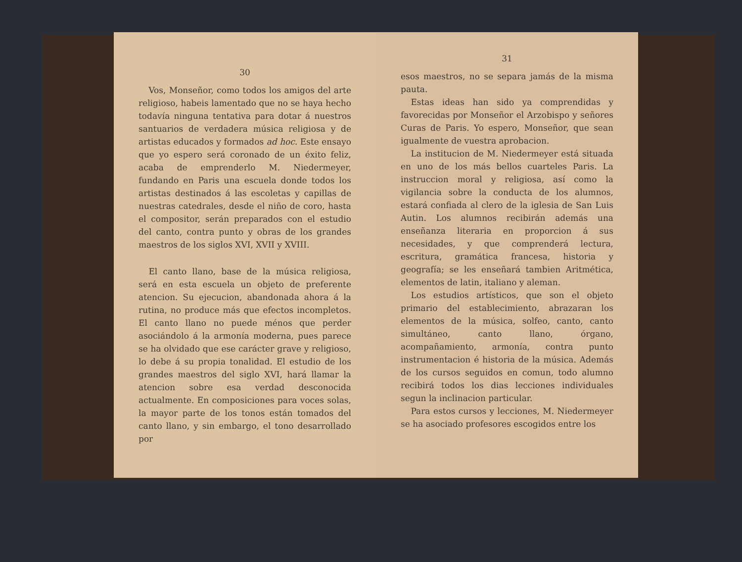30
Vos, Monseñor, como todos los amigos del arte religioso, habeis lamentado que no se haya hecho todavía ninguna tentativa para dotar á nuestros santuarios de verdadera música religiosa y de artistas educados y formados ad hoc. Este ensayo que yo espero será coronado de un éxito feliz, acaba de emprenderlo M. Niedermeyer, fundando en Paris una escuela donde todos los artistas destinados á las escoletas y capillas de nuestras catedrales, desde el niño de coro, hasta el compositor, serán preparados con el estudio del canto, contra punto y obras de los grandes maestros de los siglos XVI, XVII y XVIII.
El canto llano, base de la música religiosa, será en esta escuela un objeto de preferente atencion. Su ejecucion, abandonada ahora á la rutina, no produce más que efectos incompletos. El canto llano no puede ménos que perder asociándolo á la armonía moderna, pues parece se ha olvidado que ese carácter grave y religioso, lo debe á su propia tonalidad. El estudio de los grandes maestros del siglo XVI, hará llamar la atencion sobre esa verdad desconocida actualmente. En composiciones para voces solas, la mayor parte de los tonos están tomados del canto llano, y sin embargo, el tono desarrollado por
31
esos maestros, no se separa jamás de la misma pauta.
Estas ideas han sido ya comprendidas y favorecidas por Monseñor el Arzobispo y señores Curas de Paris. Yo espero, Monseñor, que sean igualmente de vuestra aprobacion.
La institucion de M. Niedermeyer está situada en uno de los más bellos cuarteles Paris. La instruccion moral y religiosa, así como la vigilancia sobre la conducta de los alumnos, estará confiada al clero de la iglesia de San Luis Autin. Los alumnos recibirán además una enseñanza literaria en proporcion á sus necesidades, y que comprenderá lectura, escritura, gramática francesa, historia y geografía; se les enseñará tambien Aritmética, elementos de latin, italiano y aleman.
Los estudios artísticos, que son el objeto primario del establecimiento, abrazaran los elementos de la música, solfeo, canto, canto simultáneo, canto llano, órgano, acompañamiento, armonía, contra punto instrumentacion é historia de la música. Además de los cursos seguidos en comun, todo alumno recibirá todos los dias lecciones individuales segun la inclinacion particular.
Para estos cursos y lecciones, M. Niedermeyer se ha asociado profesores escogidos entre los